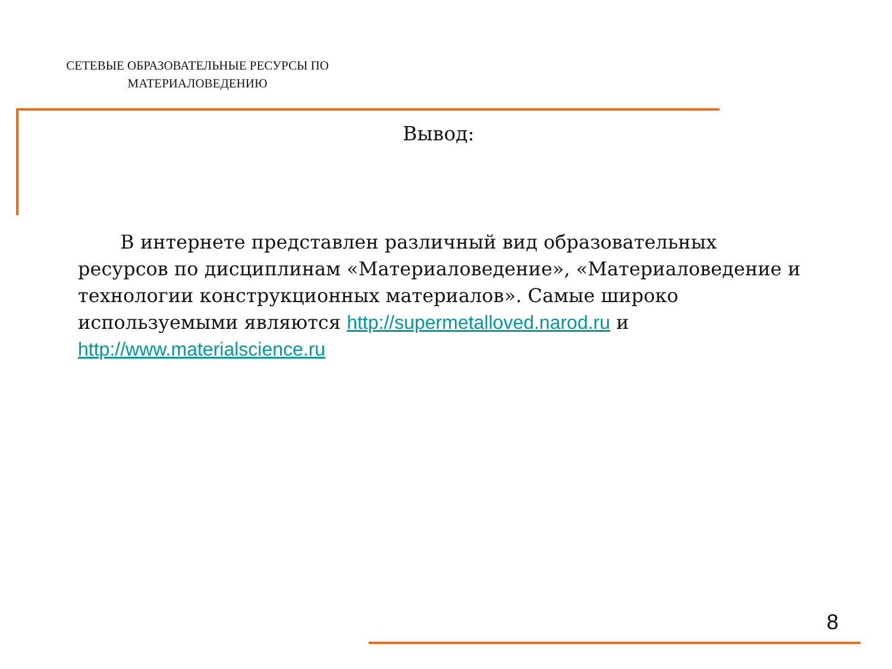СЕТЕВЫЕ ОБРАЗОВАТЕЛЬНЫЕ РЕСУРСЫ ПО МАТЕРИАЛОВЕДЕНИЮ
Вывод:
В интернете представлен различный вид образовательных ресурсов по дисциплинам «Материаловедение», «Материаловедение и технологии конструкционных материалов». Самые широко используемыми являются http://supermetalloved.narod.ru и http://www.materialscience.ru
8